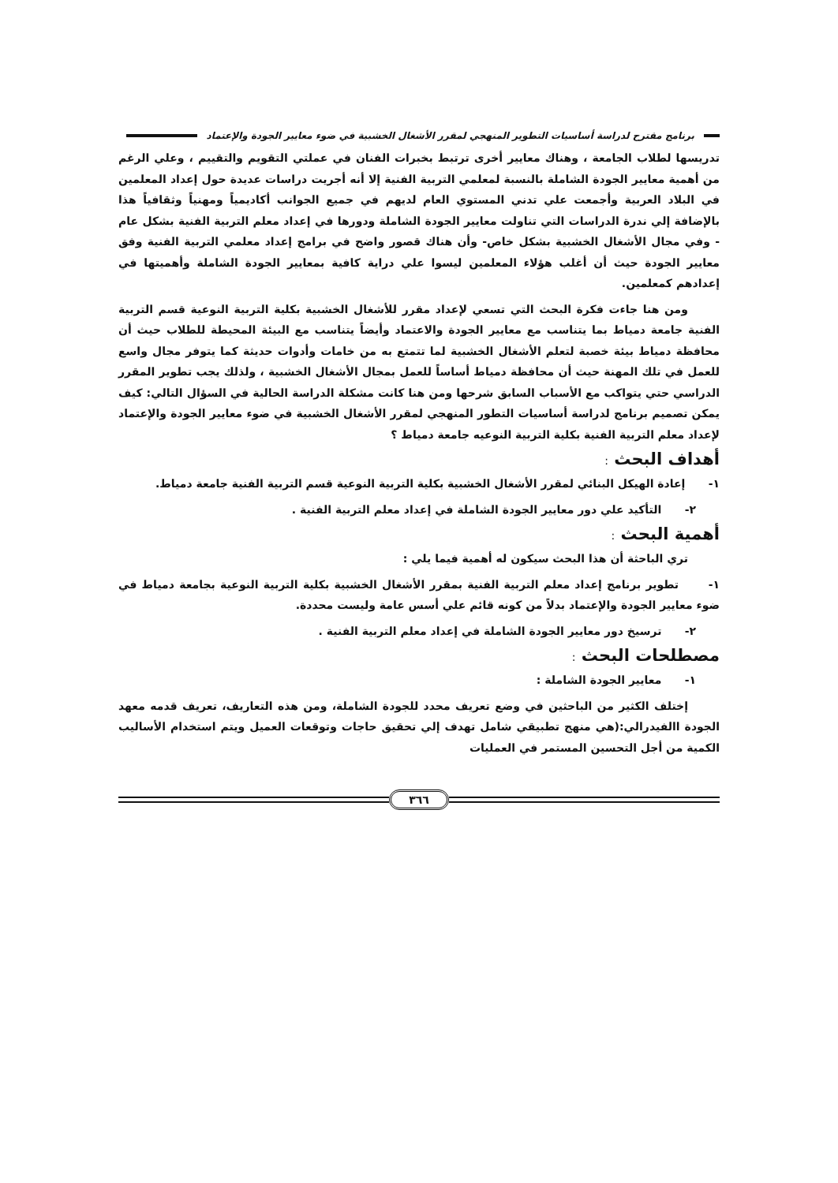برنامج مقترح لدراسة أساسيات التطوير المنهجي لمقرر الأشغال الخشبية في ضوء معايير الجودة والإعتماد
تدريسها لطلاب الجامعة ، وهناك معايير أخرى ترتبط بخبرات الفنان في عملتي التقويم والتقييم ، وعلي الرغم من أهمية معايير الجودة الشاملة بالنسبة لمعلمي التربية الفنية إلا أنه أجريت دراسات عديدة حول إعداد المعلمين في البلاد العربية وأجمعت علي تدني المستوي العام لديهم في جميع الجوانب أكاديمياً ومهنياً وثقافياً هذا بالإضافة إلي ندرة الدراسات التي تناولت معايير الجودة الشاملة ودورها في إعداد معلم التربية الفنية بشكل عام - وفي مجال الأشغال الخشبية بشكل خاص- وأن هناك قصور واضح في برامج إعداد معلمي التربية الفنية وفق معايير الجودة حيث أن أغلب هؤلاء المعلمين ليسوا علي دراية كافية بمعايير الجودة الشاملة وأهميتها في إعدادهم كمعلمين.
ومن هنا جاءت فكرة البحث التي تسعي لإعداد مقرر للأشغال الخشبية بكلية التربية النوعية قسم التربية الفنية جامعة دمياط بما يتناسب مع معايير الجودة والاعتماد وأيضاً يتناسب مع البيئة المحيطة للطلاب حيث أن محافظة دمياط بيئة خصبة لتعلم الأشغال الخشبية لما تتمتع به من خامات وأدوات حديثة كما يتوفر مجال واسع للعمل في تلك المهنة حيث أن محافظة دمياط أساساً للعمل بمجال الأشغال الخشبية ، ولذلك يجب تطوير المقرر الدراسي حتي يتواكب مع الأسباب السابق شرحها ومن هنا كانت مشكلة الدراسة الحالية في السؤال التالي: كيف يمكن تصميم برنامج لدراسة أساسيات التطور المنهجي لمقرر الأشغال الخشبية في ضوء معايير الجودة والإعتماد لإعداد معلم التربية الفنية بكلية التربية النوعيه جامعة دمياط ؟
أهداف البحث :
١- إعادة الهيكل البنائي لمقرر الأشغال الخشبية بكلية التربية النوعية قسم التربية الفنية جامعة دمياط.
٢- التأكيد علي دور معايير الجودة الشاملة في إعداد معلم التربية الفنية .
أهمية البحث :
تري الباحثة أن هذا البحث سيكون له أهمية فيما يلي :
١- تطوير برنامج إعداد معلم التربية الفنية بمقرر الأشغال الخشبية بكلية التربية النوعية بجامعة دمياط في ضوء معايير الجودة والإعتماد بدلاً من كونه قائم علي أسس عامة وليست محددة.
٢- ترسيخ دور معايير الجودة الشاملة في إعداد معلم التربية الفنية .
مصطلحات البحث :
١- معايير الجودة الشاملة :
إختلف الكثير من الباحثين في وضع تعريف محدد للجودة الشاملة، ومن هذه التعاريف، تعريف قدمه معهد الجودة االفيدرالي:(هي منهج تطبيقي شامل تهدف إلي تحقيق حاجات وتوقعات العميل ويتم استخدام الأساليب الكمية من أجل التحسين المستمر في العمليات
٣٦٦